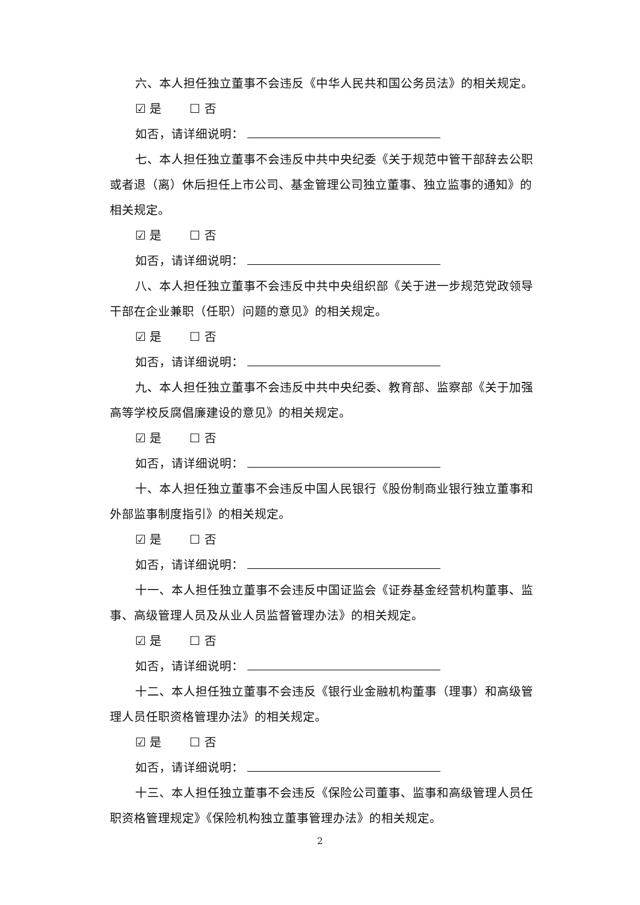六、本人担任独立董事不会违反《中华人民共和国公务员法》的相关规定。
☑ 是　　 ☐ 否
如否，请详细说明：
七、本人担任独立董事不会违反中共中央纪委《关于规范中管干部辞去公职或者退（离）休后担任上市公司、基金管理公司独立董事、独立监事的通知》的相关规定。
☑ 是　　 ☐ 否
如否，请详细说明：
八、本人担任独立董事不会违反中共中央组织部《关于进一步规范党政领导干部在企业兼职（任职）问题的意见》的相关规定。
☑ 是　　 ☐ 否
如否，请详细说明：
九、本人担任独立董事不会违反中共中央纪委、教育部、监察部《关于加强高等学校反腐倡廉建设的意见》的相关规定。
☑ 是　　 ☐ 否
如否，请详细说明：
十、本人担任独立董事不会违反中国人民银行《股份制商业银行独立董事和外部监事制度指引》的相关规定。
☑ 是　　 ☐ 否
如否，请详细说明：
十一、本人担任独立董事不会违反中国证监会《证券基金经营机构董事、监事、高级管理人员及从业人员监督管理办法》的相关规定。
☑ 是　　 ☐ 否
如否，请详细说明：
十二、本人担任独立董事不会违反《银行业金融机构董事（理事）和高级管理人员任职资格管理办法》的相关规定。
☑ 是　　 ☐ 否
如否，请详细说明：
十三、本人担任独立董事不会违反《保险公司董事、监事和高级管理人员任职资格管理规定》《保险机构独立董事管理办法》的相关规定。
2